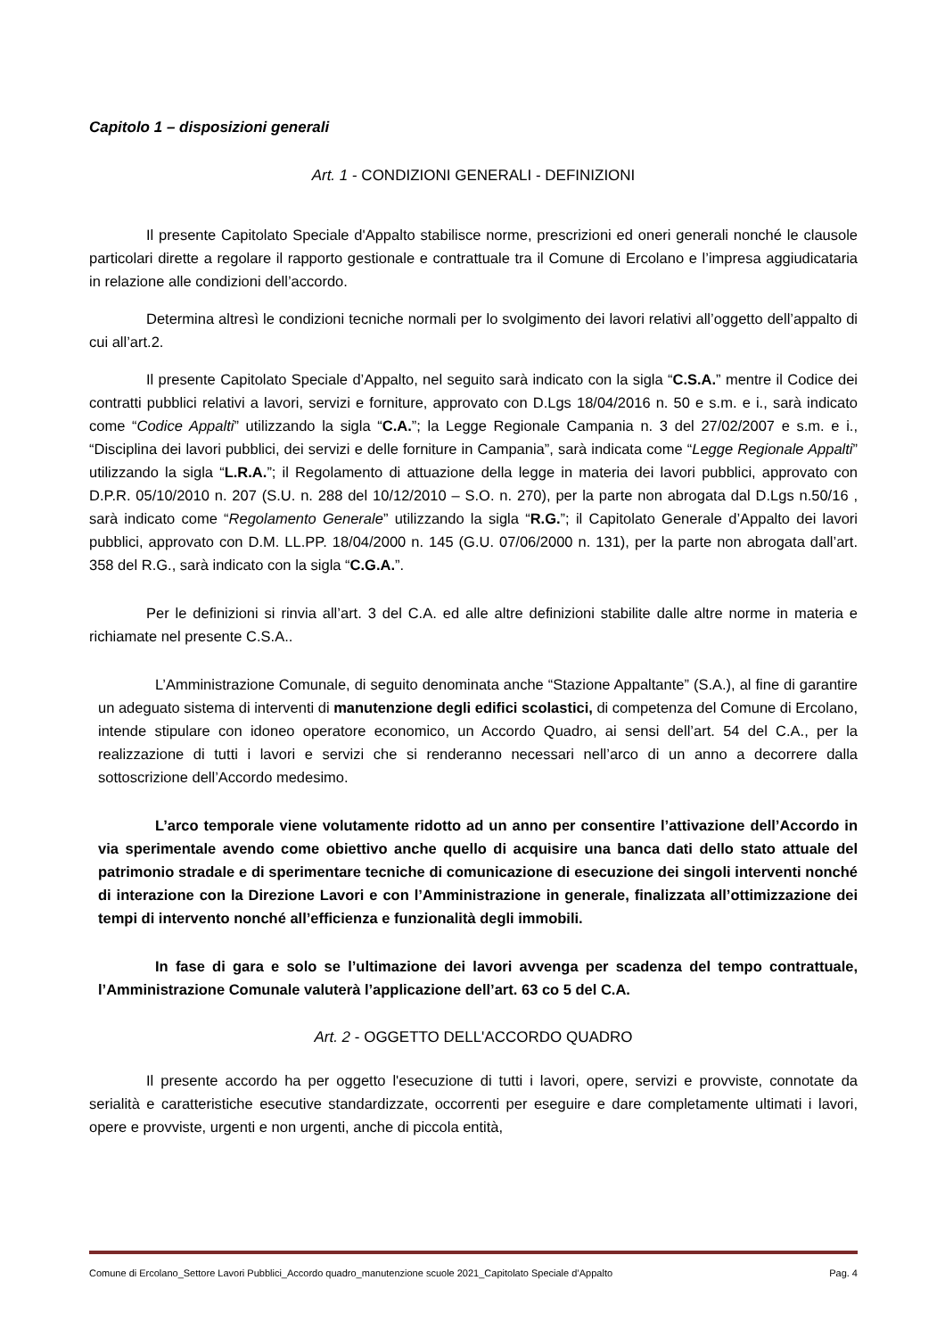Capitolo 1 – disposizioni generali
Art. 1 - CONDIZIONI GENERALI - DEFINIZIONI
Il presente Capitolato Speciale d'Appalto stabilisce norme, prescrizioni ed oneri generali nonché le clausole particolari dirette a regolare il rapporto gestionale e contrattuale tra il Comune di Ercolano e l’impresa aggiudicataria in relazione alle condizioni dell’accordo.
Determina altresì le condizioni tecniche normali per lo svolgimento dei lavori relativi all’oggetto dell’appalto di cui all’art.2.
Il presente Capitolato Speciale d’Appalto, nel seguito sarà indicato con la sigla “C.S.A.” mentre il Codice dei contratti pubblici relativi a lavori, servizi e forniture, approvato con D.Lgs 18/04/2016 n. 50 e s.m. e i., sarà indicato come “Codice Appalti” utilizzando la sigla “C.A.”; la Legge Regionale Campania n. 3 del 27/02/2007 e s.m. e i., “Disciplina dei lavori pubblici, dei servizi e delle forniture in Campania”, sarà indicata come “Legge Regionale Appalti” utilizzando la sigla “L.R.A.”; il Regolamento di attuazione della legge in materia dei lavori pubblici, approvato con D.P.R. 05/10/2010 n. 207 (S.U. n. 288 del 10/12/2010 – S.O. n. 270), per la parte non abrogata dal D.Lgs n.50/16 , sarà indicato come “Regolamento Generale” utilizzando la sigla “R.G.”; il Capitolato Generale d’Appalto dei lavori pubblici, approvato con D.M. LL.PP. 18/04/2000 n. 145 (G.U. 07/06/2000 n. 131), per la parte non abrogata dall’art. 358 del R.G., sarà indicato con la sigla “C.G.A.”.
Per le definizioni si rinvia all’art. 3 del C.A. ed alle altre definizioni stabilite dalle altre norme in materia e richiamate nel presente C.S.A..
L’Amministrazione Comunale, di seguito denominata anche “Stazione Appaltante” (S.A.), al fine di garantire un adeguato sistema di interventi di manutenzione degli edifici scolastici, di competenza del Comune di Ercolano, intende stipulare con idoneo operatore economico, un Accordo Quadro, ai sensi dell’art. 54 del C.A., per la realizzazione di tutti i lavori e servizi che si renderanno necessari nell’arco di un anno a decorrere dalla sottoscrizione dell’Accordo medesimo.
L’arco temporale viene volutamente ridotto ad un anno per consentire l’attivazione dell’Accordo in via sperimentale avendo come obiettivo anche quello di acquisire una banca dati dello stato attuale del patrimonio stradale e di sperimentare tecniche di comunicazione di esecuzione dei singoli interventi nonché di interazione con la Direzione Lavori e con l’Amministrazione in generale, finalizzata all’ottimizzazione dei tempi di intervento nonché all’efficienza e funzionalità degli immobili.
In fase di gara e solo se l’ultimazione dei lavori avvenga per scadenza del tempo contrattuale, l’Amministrazione Comunale valuterà l’applicazione dell’art. 63 co 5 del C.A.
Art. 2 - OGGETTO DELL'ACCORDO QUADRO
Il presente accordo ha per oggetto l'esecuzione di tutti i lavori, opere, servizi e provviste, connotate da serialità e caratteristiche esecutive standardizzate, occorrenti per eseguire e dare completamente ultimati i lavori, opere e provviste, urgenti e non urgenti, anche di piccola entità,
Comune di Ercolano_Settore Lavori Pubblici_Accordo quadro_manutenzione scuole 2021_Capitolato Speciale d’Appalto Pag. 4